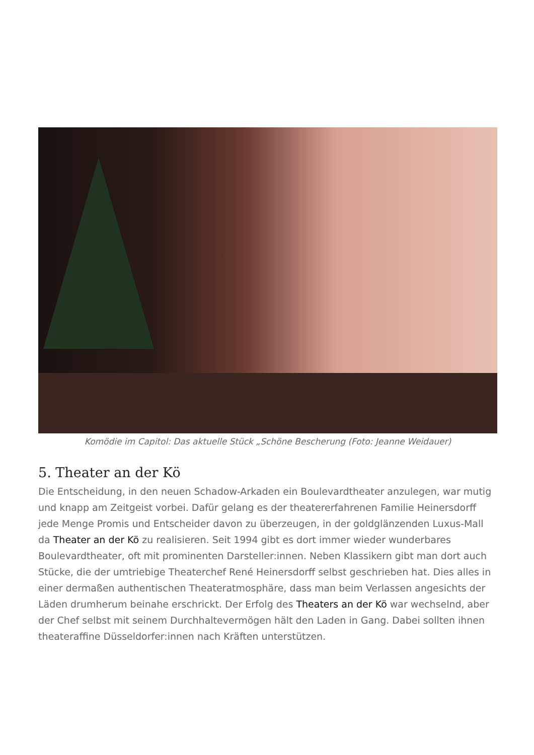Komödie im Capitol: Das aktuelle Stück „Schöne Bescherung (Foto: Jeanne Weidauer)
5. Theater an der Kö
Die Entscheidung, in den neuen Schadow-Arkaden ein Boulevardtheater anzulegen, war mutig und knapp am Zeitgeist vorbei. Dafür gelang es der theatererfahrenen Familie Heinersdorff jede Menge Promis und Entscheider davon zu überzeugen, in der goldglänzenden Luxus-Mall da Theater an der Kö zu realisieren. Seit 1994 gibt es dort immer wieder wunderbares Boulevardtheater, oft mit prominenten Darsteller:innen. Neben Klassikern gibt man dort auch Stücke, die der umtriebige Theaterchef René Heinersdorff selbst geschrieben hat. Dies alles in einer dermaßen authentischen Theateratmosphäre, dass man beim Verlassen angesichts der Läden drumherum beinahe erschrickt. Der Erfolg des Theaters an der Kö war wechselnd, aber der Chef selbst mit seinem Durchhaltevermögen hält den Laden in Gang. Dabei sollten ihnen theateraffine Düsseldorfer:innen nach Kräften unterstützen.